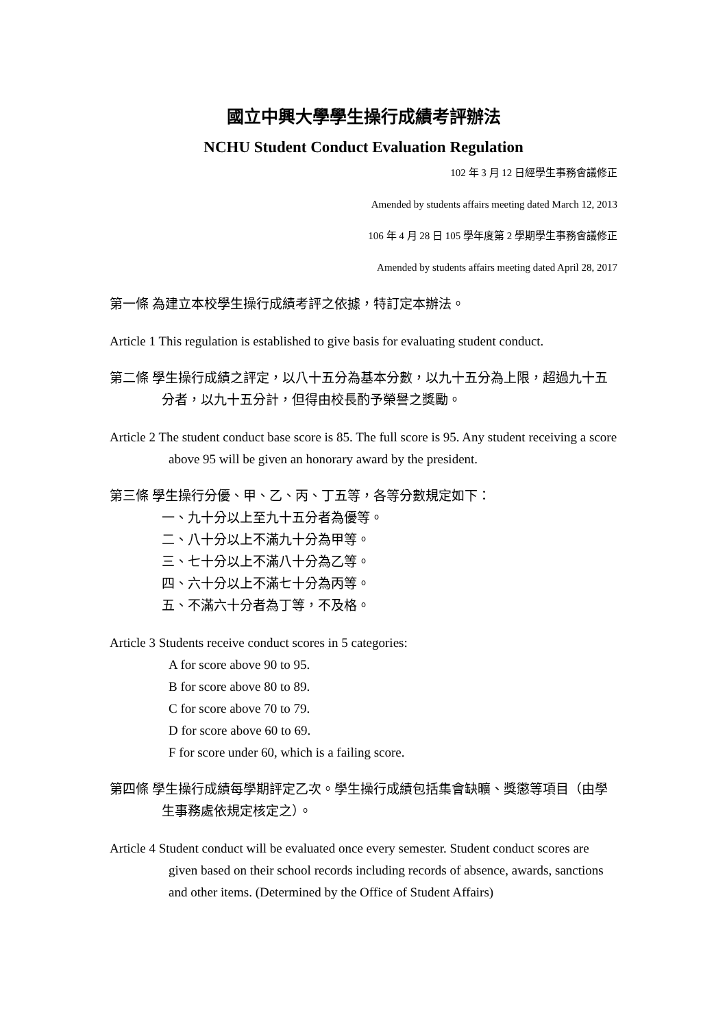國立中興大學學生操行成績考評辦法
NCHU Student Conduct Evaluation Regulation
102 年 3 月 12 日經學生事務會議修正
Amended by students affairs meeting dated March 12, 2013
106 年 4 月 28 日 105 學年度第 2 學期學生事務會議修正
Amended by students affairs meeting dated April 28, 2017
第一條 為建立本校學生操行成績考評之依據，特訂定本辦法。
Article 1 This regulation is established to give basis for evaluating student conduct.
第二條 學生操行成績之評定，以八十五分為基本分數，以九十五分為上限，超過九十五分者，以九十五分計，但得由校長酌予榮譽之獎勵。
Article 2 The student conduct base score is 85. The full score is 95. Any student receiving a score above 95 will be given an honorary award by the president.
第三條 學生操行分優、甲、乙、丙、丁五等，各等分數規定如下：
一、九十分以上至九十五分者為優等。
二、八十分以上不滿九十分為甲等。
三、七十分以上不滿八十分為乙等。
四、六十分以上不滿七十分為丙等。
五、不滿六十分者為丁等，不及格。
Article 3 Students receive conduct scores in 5 categories:
A for score above 90 to 95.
B for score above 80 to 89.
C for score above 70 to 79.
D for score above 60 to 69.
F for score under 60, which is a failing score.
第四條 學生操行成績每學期評定乙次。學生操行成績包括集會缺曠、獎懲等項目（由學生事務處依規定核定之）。
Article 4 Student conduct will be evaluated once every semester. Student conduct scores are given based on their school records including records of absence, awards, sanctions and other items. (Determined by the Office of Student Affairs)